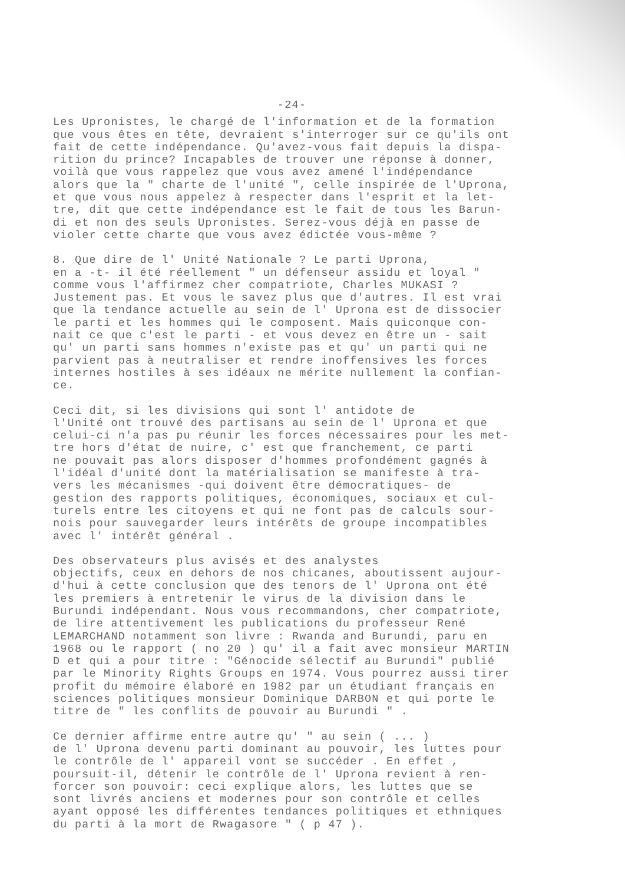-24-
Les Upronistes, le chargé de l'information et de la formation que vous êtes en tête, devraient s'interroger sur ce qu'ils ont fait de cette indépendance. Qu'avez-vous fait depuis la dispa- rition du prince? Incapables de trouver une réponse à donner, voilà que vous rappelez que vous avez amené l'indépendance alors que la " charte de l'unité ", celle inspirée de l'Uprona, et que vous nous appelez à respecter dans l'esprit et la let- tre, dit que cette indépendance est le fait de tous les Barun- di et non des seuls Upronistes. Serez-vous déjà en passe de violer cette charte que vous avez édictée vous-même ?
8. Que dire de l' Unité Nationale ? Le parti Uprona, en a -t- il été réellement " un défenseur assidu et loyal " comme vous l'affirmez cher compatriote, Charles MUKASI ? Justement pas. Et vous le savez plus que d'autres. Il est vrai que la tendance actuelle au sein de l' Uprona est de dissocier le parti et les hommes qui le composent. Mais quiconque con- nait ce que c'est le parti - et vous devez en être un - sait qu' un parti sans hommes n'existe pas et qu' un parti qui ne parvient pas à neutraliser et rendre inoffensives les forces internes hostiles à ses idéaux ne mérite nullement la confian- ce.
Ceci dit, si les divisions qui sont l' antidote de l'Unité ont trouvé des partisans au sein de l' Uprona et que celui-ci n'a pas pu réunir les forces nécessaires pour les met- tre hors d'état de nuire, c' est que franchement, ce parti ne pouvait pas alors disposer d'hommes profondément gagnés à l'idéal d'unité dont la matérialisation se manifeste à tra- vers les mécanismes -qui doivent être démocratiques- de gestion des rapports politiques, économiques, sociaux et cul- turels entre les citoyens et qui ne font pas de calculs sour- nois pour sauvegarder leurs intérêts de groupe incompatibles avec l' intérêt général .
Des observateurs plus avisés et des analystes objectifs, ceux en dehors de nos chicanes, aboutissent aujour- d'hui à cette conclusion que des tenors de l' Uprona ont été les premiers à entretenir le virus de la division dans le Burundi indépendant. Nous vous recommandons, cher compatriote, de lire attentivement les publications du professeur René LEMARCHAND notamment son livre : Rwanda and Burundi, paru en 1968 ou le rapport ( no 20 ) qu' il a fait avec monsieur MARTIN D et qui a pour titre : "Génocide sélectif au Burundi" publié par le Minority Rights Groups en 1974. Vous pourrez aussi tirer profit du mémoire élaboré en 1982 par un étudiant français en sciences politiques monsieur Dominique DARBON et qui porte le titre de " les conflits de pouvoir au Burundi " .
Ce dernier affirme entre autre qu' " au sein ( ... ) de l' Uprona devenu parti dominant au pouvoir, les luttes pour le contrôle de l' appareil vont se succéder . En effet , poursuit-il, détenir le contrôle de l' Uprona revient à ren- forcer son pouvoir: ceci explique alors, les luttes que se sont livrés anciens et modernes pour son contrôle et celles ayant opposé les différentes tendances politiques et ethniques du parti à la mort de Rwagasore " ( p 47 ).